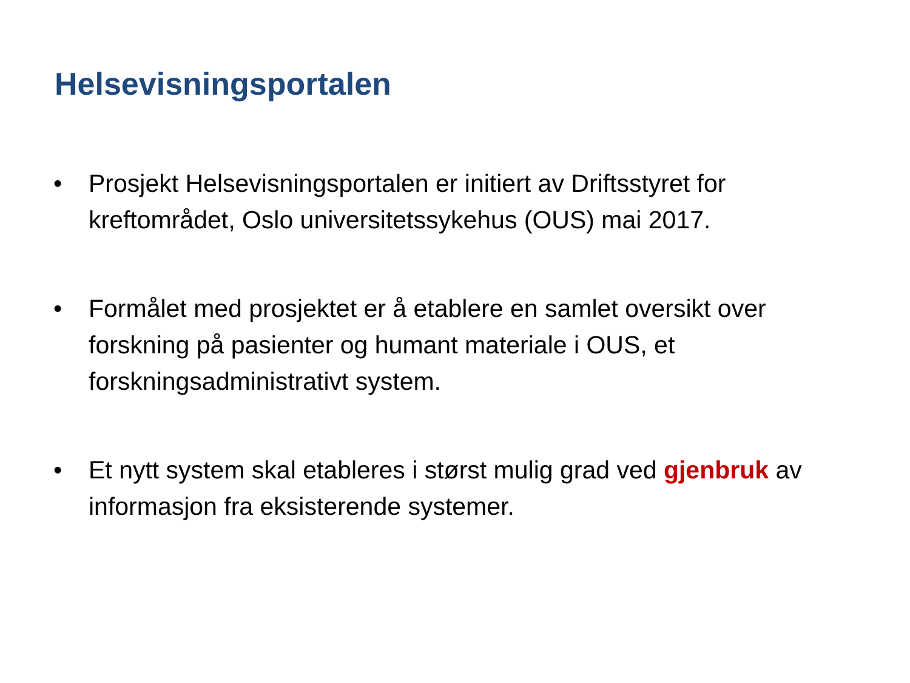Helsevisningsportalen
• Prosjekt Helsevisningsportalen er initiert av Driftsstyret for kreftområdet, Oslo universitetssykehus (OUS) mai 2017.
• Formålet med prosjektet er å etablere en samlet oversikt over forskning på pasienter og humant materiale i OUS, et forskningsadministrativt system.
• Et nytt system skal etableres i størst mulig grad ved gjenbruk av informasjon fra eksisterende systemer.